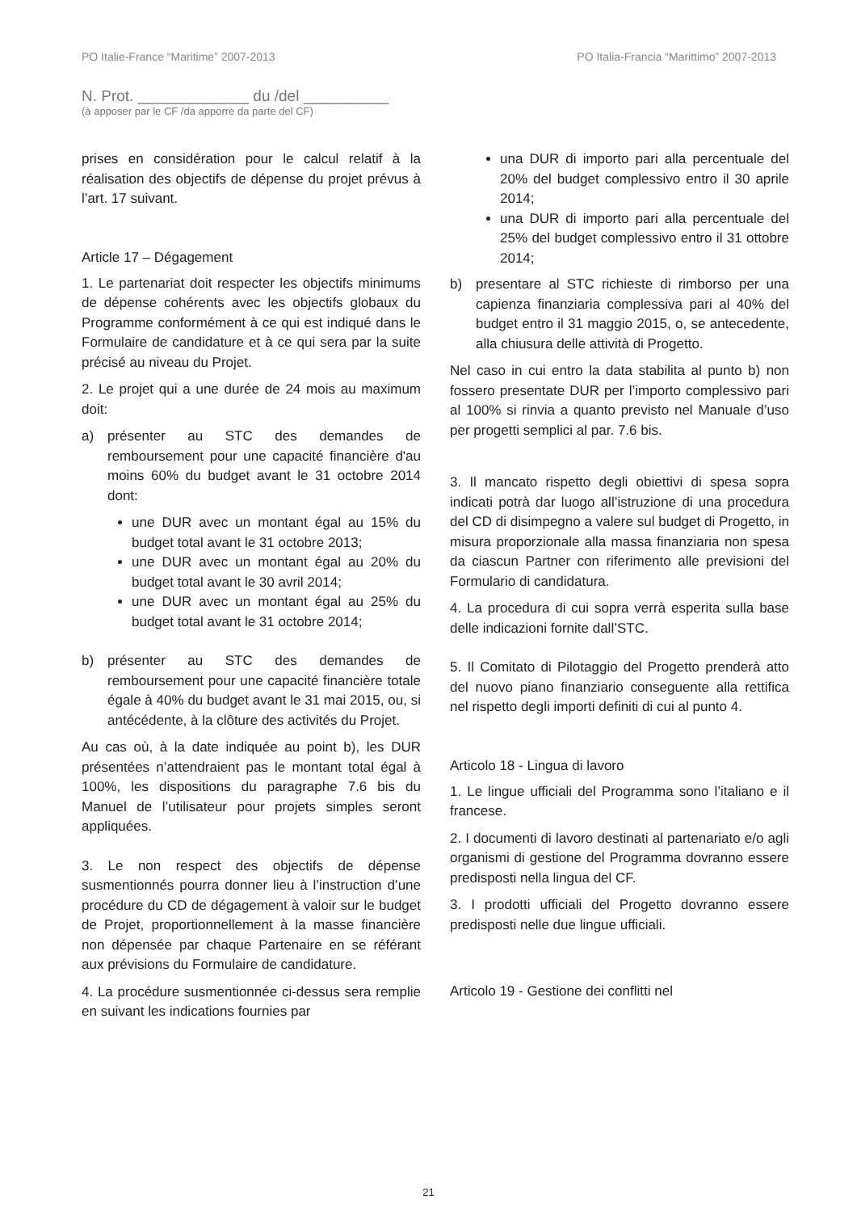PO Italie-France “Maritime” 2007-2013 PO Italia-Francia “Marittimo” 2007-2013
N. Prot. _____________ du /del __________
(à apposer par le CF /da apporre da parte del CF)
prises en considération pour le calcul relatif à la réalisation des objectifs de dépense du projet prévus à l’art. 17 suivant.
Article 17 – Dégagement
1. Le partenariat doit respecter les objectifs minimums de dépense cohérents avec les objectifs globaux du Programme conformément à ce qui est indiqué dans le Formulaire de candidature et à ce qui sera par la suite précisé au niveau du Projet.
2. Le projet qui a une durée de 24 mois au maximum doit:
a) présenter au STC des demandes de remboursement pour une capacité financière d'au moins 60% du budget avant le 31 octobre 2014 dont:
une DUR avec un montant égal au 15% du budget total avant le 31 octobre 2013;
une DUR avec un montant égal au 20% du budget total avant le 30 avril 2014;
une DUR avec un montant égal au 25% du budget total avant le 31 octobre 2014;
b) présenter au STC des demandes de remboursement pour une capacité financière totale égale à 40% du budget avant le 31 mai 2015, ou, si antécédente, à la clôture des activités du Projet.
Au cas où, à la date indiquée au point b), les DUR présentées n’attendraient pas le montant total égal à 100%, les dispositions du paragraphe 7.6 bis du Manuel de l’utilisateur pour projets simples seront appliquées.
3. Le non respect des objectifs de dépense susmentionnés pourra donner lieu à l’instruction d’une procédure du CD de dégagement à valoir sur le budget de Projet, proportionnellement à la masse financière non dépensée par chaque Partenaire en se référant aux prévisions du Formulaire de candidature.
4. La procédure susmentionnée ci-dessus sera remplie en suivant les indications fournies par
una DUR di importo pari alla percentuale del 20% del budget complessivo entro il 30 aprile 2014;
una DUR di importo pari alla percentuale del 25% del budget complessivo entro il 31 ottobre 2014;
b) presentare al STC richieste di rimborso per una capienza finanziaria complessiva pari al 40% del budget entro il 31 maggio 2015, o, se antecedente, alla chiusura delle attività di Progetto.
Nel caso in cui entro la data stabilita al punto b) non fossero presentate DUR per l’importo complessivo pari al 100% si rinvia a quanto previsto nel Manuale d’uso per progetti semplici al par. 7.6 bis.
3. Il mancato rispetto degli obiettivi di spesa sopra indicati potrà dar luogo all’istruzione di una procedura del CD di disimpegno a valere sul budget di Progetto, in misura proporzionale alla massa finanziaria non spesa da ciascun Partner con riferimento alle previsioni del Formulario di candidatura.
4. La procedura di cui sopra verrà esperita sulla base delle indicazioni fornite dall’STC.
5. Il Comitato di Pilotaggio del Progetto prenderà atto del nuovo piano finanziario conseguente alla rettifica nel rispetto degli importi definiti di cui al punto 4.
Articolo 18 - Lingua di lavoro
1. Le lingue ufficiali del Programma sono l’italiano e il francese.
2. I documenti di lavoro destinati al partenariato e/o agli organismi di gestione del Programma dovranno essere predisposti nella lingua del CF.
3. I prodotti ufficiali del Progetto dovranno essere predisposti nelle due lingue ufficiali.
Articolo 19 - Gestione dei conflitti nel
21